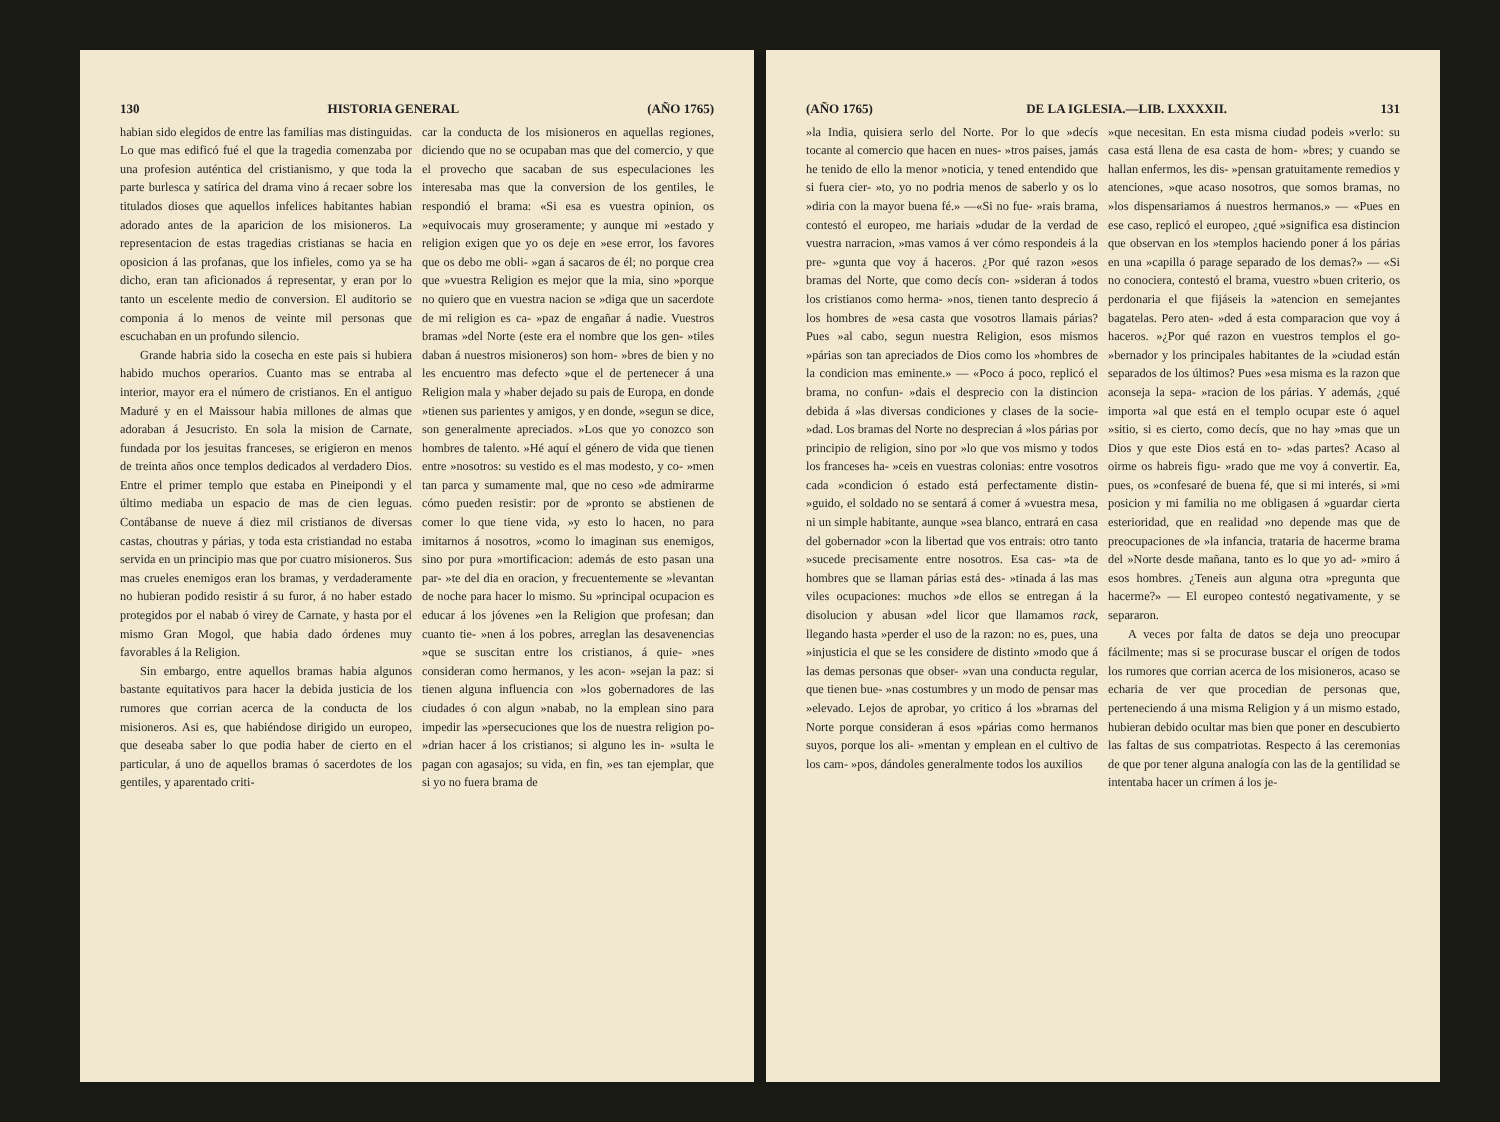130 HISTORIA GENERAL (AÑO 1765)
habian sido elegidos de entre las familias mas distinguidas. Lo que mas edificó fué el que la tragedia comenzaba por una profesion auténtica del cristianismo, y que toda la parte burlesca y satírica del drama vino á recaer sobre los titulados dioses que aquellos infelices habitantes habian adorado antes de la aparicion de los misioneros. La representacion de estas tragedias cristianas se hacia en oposicion á las profanas, que los infieles, como ya se ha dicho, eran tan aficionados á representar, y eran por lo tanto un escelente medio de conversion. El auditorio se componia á lo menos de veinte mil personas que escuchaban en un profundo silencio.
Grande habria sido la cosecha en este pais si hubiera habido muchos operarios. Cuanto mas se entraba al interior, mayor era el número de cristianos. En el antiguo Maduré y en el Maissour habia millones de almas que adoraban á Jesucristo. En sola la mision de Carnate, fundada por los jesuitas franceses, se erigieron en menos de treinta años once templos dedicados al verdadero Dios. Entre el primer templo que estaba en Pineipondi y el último mediaba un espacio de mas de cien leguas. Contábanse de nueve á diez mil cristianos de diversas castas, choutras y párias, y toda esta cristiandad no estaba servida en un principio mas que por cuatro misioneros. Sus mas crueles enemigos eran los bramas, y verdaderamente no hubieran podido resistir á su furor, á no haber estado protegidos por el nabab ó virey de Carnate, y hasta por el mismo Gran Mogol, que habia dado órdenes muy favorables á la Religion.
Sin embargo, entre aquellos bramas habia algunos bastante equitativos para hacer la debida justicia de los rumores que corrian acerca de la conducta de los misioneros. Asi es, que habiéndose dirigido un europeo, que deseaba saber lo que podia haber de cierto en el particular, á uno de aquellos bramas ó sacerdotes de los gentiles, y aparentado criti-
car la conducta de los misioneros en aquellas regiones, diciendo que no se ocupaban mas que del comercio, y que el provecho que sacaban de sus especulaciones les interesaba mas que la conversion de los gentiles, le respondió el brama: «Si esa es vuestra opinion, os »equivocais muy groseramente; y aunque mi »estado y religion exigen que yo os deje en »ese error, los favores que os debo me obli- »gan á sacaros de él; no porque crea que »vuestra Religion es mejor que la mia, sino »porque no quiero que en vuestra nacion se »diga que un sacerdote de mi religion es ca- »paz de engañar á nadie. Vuestros bramas »del Norte (este era el nombre que los gen- »tiles daban á nuestros misioneros) son hom- »bres de bien y no les encuentro mas defecto »que el de pertenecer á una Religion mala y »haber dejado su pais de Europa, en donde »tienen sus parientes y amigos, y en donde, »segun se dice, son generalmente apreciados. »Los que yo conozco son hombres de talento. »Hé aquí el género de vida que tienen entre »nosotros: su vestido es el mas modesto, y co- »men tan parca y sumamente mal, que no ceso »de admirarme cómo pueden resistir: por de »pronto se abstienen de comer lo que tiene vida, »y esto lo hacen, no para imitarnos á nosotros, »como lo imaginan sus enemigos, sino por pura »mortificacion: además de esto pasan una par- »te del dia en oracion, y frecuentemente se »levantan de noche para hacer lo mismo. Su »principal ocupacion es educar á los jóvenes »en la Religion que profesan; dan cuanto tie- »nen á los pobres, arreglan las desavenencias »que se suscitan entre los cristianos, á quie- »nes consideran como hermanos, y les acon- »sejan la paz: si tienen alguna influencia con »los gobernadores de las ciudades ó con algun »nabab, no la emplean sino para impedir las »persecuciones que los de nuestra religion po- »drian hacer á los cristianos; si alguno les in- »sulta le pagan con agasajos; su vida, en fin, »es tan ejemplar, que si yo no fuera brama de
(AÑO 1765) DE LA IGLESIA.—LIB. LXXXXII. 131
»la India, quisiera serlo del Norte. Por lo que »decís tocante al comercio que hacen en nues- »tros paises, jamás he tenido de ello la menor »noticia, y tened entendido que si fuera cier- »to, yo no podria menos de saberlo y os lo »diria con la mayor buena fé.» —«Si no fue- »rais brama, contestó el europeo, me hariais »dudar de la verdad de vuestra narracion, »mas vamos á ver cómo respondeis á la pre- »gunta que voy á haceros. ¿Por qué razon »esos bramas del Norte, que como decís con- »sideran á todos los cristianos como herma- »nos, tienen tanto desprecio á los hombres de »esa casta que vosotros llamais párias? Pues »al cabo, segun nuestra Religion, esos mismos »párias son tan apreciados de Dios como los »hombres de la condicion mas eminente.» — «Poco á poco, replicó el brama, no confun- »dais el desprecio con la distincion debida á »las diversas condiciones y clases de la socie- »dad. Los bramas del Norte no desprecian á »los párias por principio de religion, sino por »lo que vos mismo y todos los franceses ha- »ceis en vuestras colonias: entre vosotros cada »condicion ó estado está perfectamente distin- »guido, el soldado no se sentará á comer á »vuestra mesa, ni un simple habitante, aunque »sea blanco, entrará en casa del gobernador »con la libertad que vos entrais: otro tanto »sucede precisamente entre nosotros. Esa cas- »ta de hombres que se llaman párias está des- »tinada á las mas viles ocupaciones: muchos »de ellos se entregan á la disolucion y abusan »del licor que llamamos rack, llegando hasta »perder el uso de la razon: no es, pues, una »injusticia el que se les considere de distinto »modo que á las demas personas que obser- »van una conducta regular, que tienen bue- »nas costumbres y un modo de pensar mas »elevado. Lejos de aprobar, yo critico á los »bramas del Norte porque consideran á esos »párias como hermanos suyos, porque los ali- »mentan y emplean en el cultivo de los cam- »pos, dándoles generalmente todos los auxilios
»que necesitan. En esta misma ciudad podeis »verlo: su casa está llena de esa casta de hom- »bres; y cuando se hallan enfermos, les dis- »pensan gratuitamente remedios y atenciones, »que acaso nosotros, que somos bramas, no »los dispensariamos á nuestros hermanos.» — «Pues en ese caso, replicó el europeo, ¿qué »significa esa distincion que observan en los »templos haciendo poner á los párias en una »capilla ó parage separado de los demas?» — «Si no conociera, contestó el brama, vuestro »buen criterio, os perdonaria el que fijáseis la »atencion en semejantes bagatelas. Pero aten- »ded á esta comparacion que voy á haceros. »¿Por qué razon en vuestros templos el go- »bernador y los principales habitantes de la »ciudad están separados de los últimos? Pues »esa misma es la razon que aconseja la sepa- »racion de los párias. Y además, ¿qué importa »al que está en el templo ocupar este ó aquel »sitio, si es cierto, como decís, que no hay »mas que un Dios y que este Dios está en to- »das partes? Acaso al oirme os habreis figu- »rado que me voy á convertir. Ea, pues, os »confesaré de buena fé, que si mi interés, si »mi posicion y mi familia no me obligasen á »guardar cierta esterioridad, que en realidad »no depende mas que de preocupaciones de »la infancia, trataria de hacerme brama del »Norte desde mañana, tanto es lo que yo ad- »miro á esos hombres. ¿Teneis aun alguna otra »pregunta que hacerme?» — El europeo contestó negativamente, y se separaron.
A veces por falta de datos se deja uno preocupar fácilmente; mas si se procurase buscar el orígen de todos los rumores que corrian acerca de los misioneros, acaso se echaria de ver que procedian de personas que, perteneciendo á una misma Religion y á un mismo estado, hubieran debido ocultar mas bien que poner en descubierto las faltas de sus compatriotas. Respecto á las ceremonias de que por tener alguna analogía con las de la gentilidad se intentaba hacer un crímen á los je-